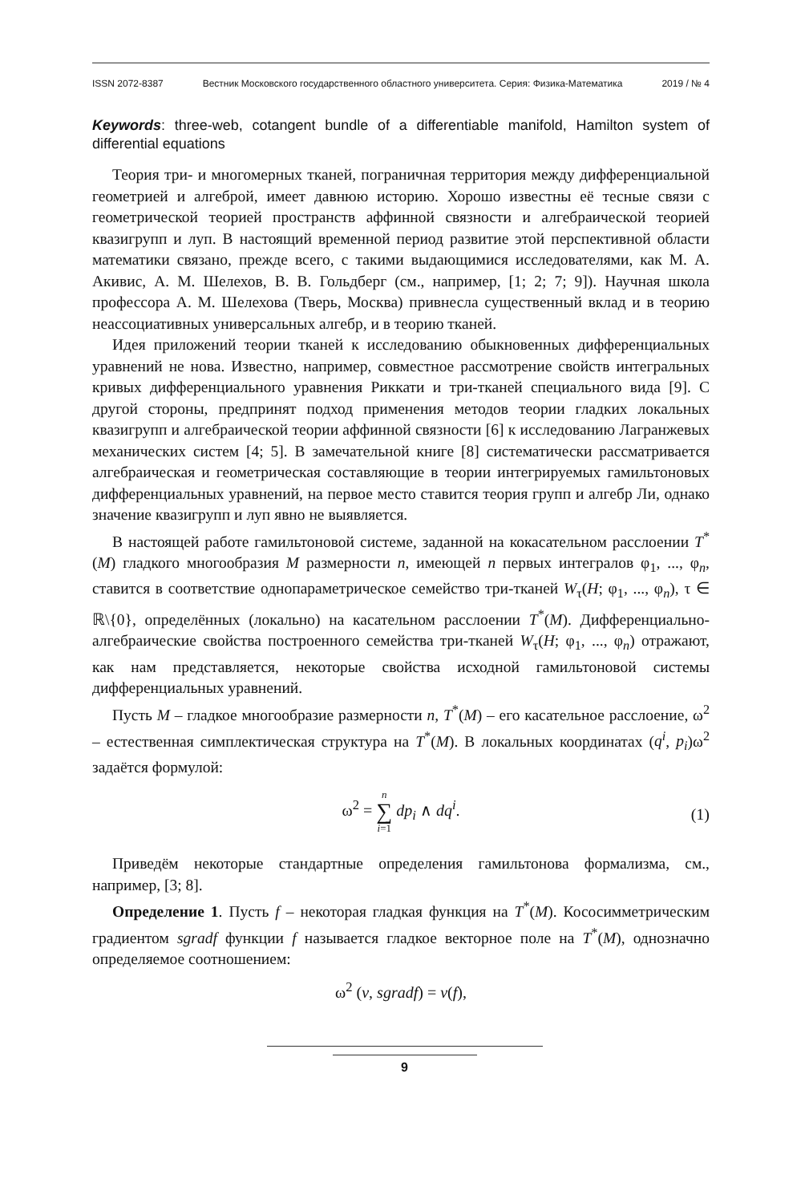ISSN 2072-8387 Вестник Московского государственного областного университета. Серия: Физика-Математика 2019 / № 4
Keywords: three-web, cotangent bundle of a differentiable manifold, Hamilton system of differential equations
Теория три- и многомерных тканей, пограничная территория между дифференциальной геометрией и алгеброй, имеет давнюю историю. Хорошо известны её тесные связи с геометрической теорией пространств аффинной связности и алгебраической теорией квазигрупп и луп. В настоящий временной период развитие этой перспективной области математики связано, прежде всего, с такими выдающимися исследователями, как М. А. Акивис, А. М. Шелехов, В. В. Гольдберг (см., например, [1; 2; 7; 9]). Научная школа профессора А. М. Шелехова (Тверь, Москва) привнесла существенный вклад и в теорию неассоциативных универсальных алгебр, и в теорию тканей.
Идея приложений теории тканей к исследованию обыкновенных дифференциальных уравнений не нова. Известно, например, совместное рассмотрение свойств интегральных кривых дифференциального уравнения Риккати и три-тканей специального вида [9]. С другой стороны, предпринят подход применения методов теории гладких локальных квазигрупп и алгебраической теории аффинной связности [6] к исследованию Лагранжевых механических систем [4; 5]. В замечательной книге [8] систематически рассматривается алгебраическая и геометрическая составляющие в теории интегрируемых гамильтоновых дифференциальных уравнений, на первое место ставится теория групп и алгебр Ли, однако значение квазигрупп и луп явно не выявляется.
В настоящей работе гамильтоновой системе, заданной на кокасательном расслоении T<sup>*</sup>(M) гладкого многообразия M размерности n, имеющей n первых интегралов φ<sub>1</sub>, ..., φ<sub>n</sub>, ставится в соответствие однопараметрическое семейство три-тканей W<sub>τ</sub>(H; φ<sub>1</sub>, ..., φ<sub>n</sub>), τ ∈ ℝ\{0}, определённых (локально) на касательном расслоении T<sup>*</sup>(M). Дифференциально-алгебраические свойства построенного семейства три-тканей W<sub>τ</sub>(H; φ<sub>1</sub>, ..., φ<sub>n</sub>) отражают, как нам представляется, некоторые свойства исходной гамильтоновой системы дифференциальных уравнений.
Пусть M – гладкое многообразие размерности n, T<sup>*</sup>(M) – его касательное расслоение, ω<sup>2</sup> – естественная симплектическая структура на T<sup>*</sup>(M). В локальных координатах (q<sup>i</sup>, p<sub>i</sub>)ω<sup>2</sup> задаётся формулой:
ω<sup>2</sup> = n
∑
i=1 dp<sub>i</sub> ∧ dq<sup>i</sup>.
(1)
Приведём некоторые стандартные определения гамильтонова формализма, см., например, [3; 8].
Определение 1. Пусть f – некоторая гладкая функция на T<sup>*</sup>(M). Кососимметрическим градиентом sgradf функции f называется гладкое векторное поле на T<sup>*</sup>(M), однозначно определяемое соотношением:
ω<sup>2</sup> (v, sgradf) = v(f),
9